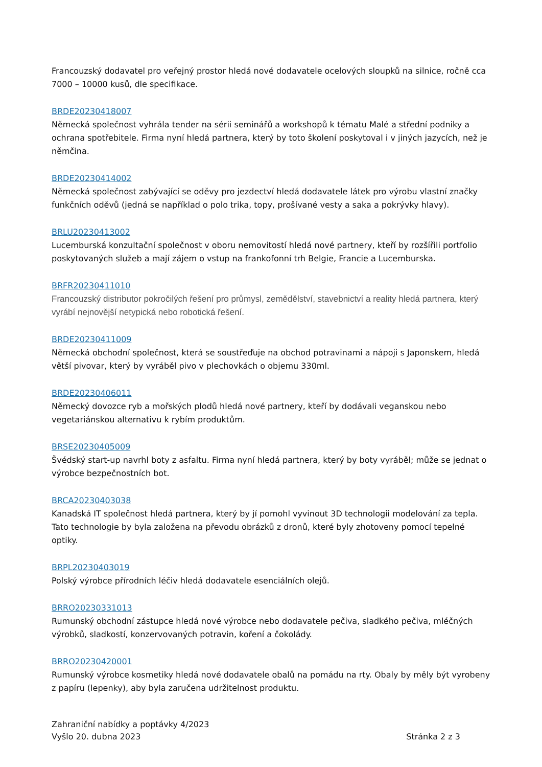Francouzský dodavatel pro veřejný prostor hledá nové dodavatele ocelových sloupků na silnice, ročně cca 7000 – 10000 kusů, dle specifikace.
BRDE20230418007
Německá společnost vyhrála tender na sérii seminářů a workshopů k tématu Malé a střední podniky a ochrana spotřebitele. Firma nyní hledá partnera, který by toto školení poskytoval i v jiných jazycích, než je němčina.
BRDE20230414002
Německá společnost zabývající se oděvy pro jezdectví hledá dodavatele látek pro výrobu vlastní značky funkčních oděvů (jedná se například o polo trika, topy, prošívané vesty a saka a pokrývky hlavy).
BRLU20230413002
Lucemburská konzultační společnost v oboru nemovitostí hledá nové partnery, kteří by rozšířili portfolio poskytovaných služeb a mají zájem o vstup na frankofonní trh Belgie, Francie a Lucemburska.
BRFR20230411010
Francouzský distributor pokročilých řešení pro průmysl, zemědělství, stavebnictví a reality hledá partnera, který vyrábí nejnovější netypická nebo robotická řešení.
BRDE20230411009
Německá obchodní společnost, která se soustřeďuje na obchod potravinami a nápoji s Japonskem, hledá větší pivovar, který by vyráběl pivo v plechovkách o objemu 330ml.
BRDE20230406011
Německý dovozce ryb a mořských plodů hledá nové partnery, kteří by dodávali veganskou nebo vegetariánskou alternativu k rybím produktům.
BRSE20230405009
Švédský start-up navrhl boty z asfaltu. Firma nyní hledá partnera, který by boty vyráběl; může se jednat o výrobce bezpečnostních bot.
BRCA20230403038
Kanadská IT společnost hledá partnera, který by jí pomohl vyvinout 3D technologii modelování za tepla. Tato technologie by byla založena na převodu obrázků z dronů, které byly zhotoveny pomocí tepelné optiky.
BRPL20230403019
Polský výrobce přírodních léčiv hledá dodavatele esenciálních olejů.
BRRO20230331013
Rumunský obchodní zástupce hledá nové výrobce nebo dodavatele pečiva, sladkého pečiva, mléčných výrobků, sladkostí, konzervovaných potravin, koření a čokolády.
BRRO20230420001
Rumunský výrobce kosmetiky hledá nové dodavatele obalů na pomádu na rty. Obaly by měly být vyrobeny z papíru (lepenky), aby byla zaručena udržitelnost produktu.
Zahraniční nabídky a poptávky 4/2023
Vyšlo 20. dubna 2023
Stránka 2 z 3